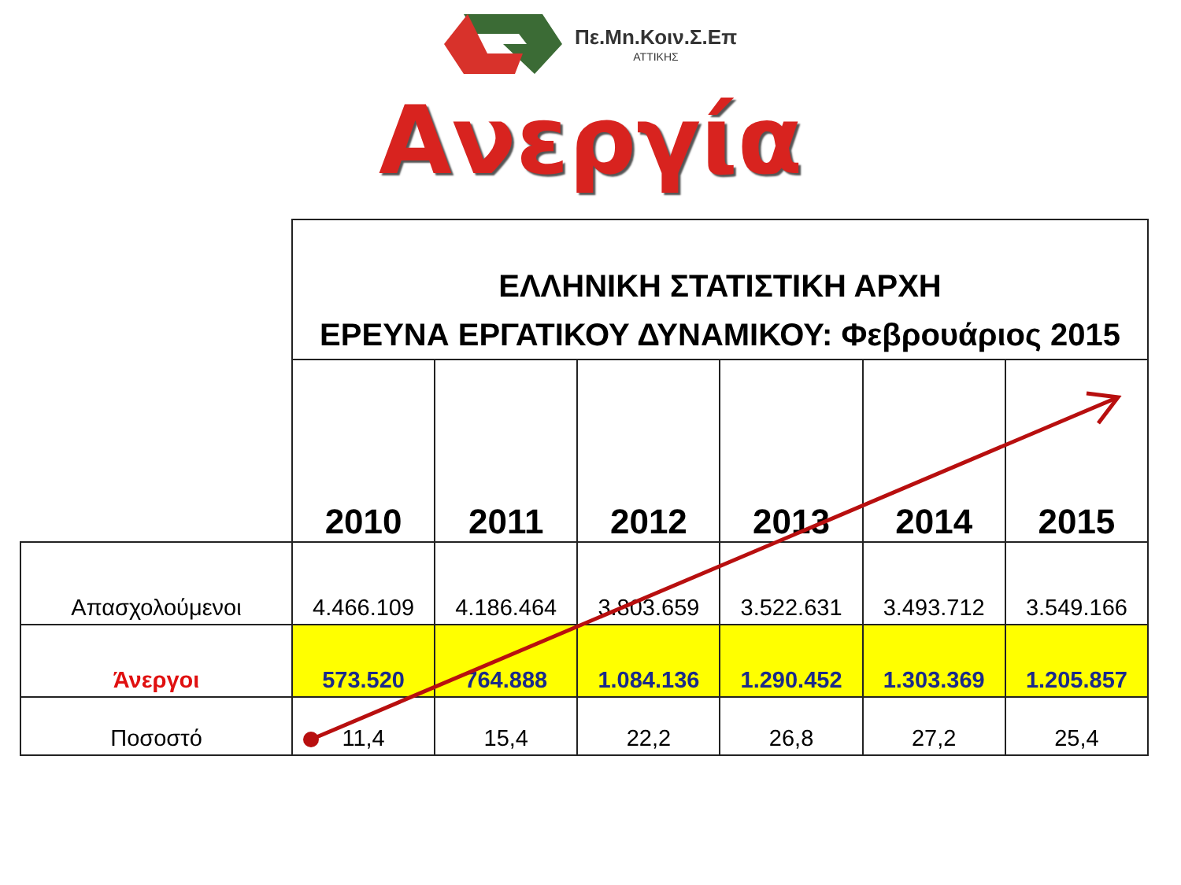Πε.Μn.Κοιν.Σ.Επ
ΑΤΤΙΚΗΣ
Ανεργία
| | ΕΛΛΗΝΙΚΗ ΣΤΑΤΙΣΤΙΚΗ ΑΡΧΗ ΕΡΕΥΝΑ ΕΡΓΑΤΙΚΟΥ ΔΥΝΑΜΙΚΟΥ: Φεβρουάριος 2015 | | | | | |
| --- | --- | --- | --- | --- | --- | --- |
| | 2010 | 2011 | 2012 | 2013 | 2014 | 2015 |
| Απασχολούμενοι | 4.466.109 | 4.186.464 | 3.803.659 | 3.522.631 | 3.493.712 | 3.549.166 |
| Άνεργοι | 573.520 | 764.888 | 1.084.136 | 1.290.452 | 1.303.369 | 1.205.857 |
| Ποσοστό | 11,4 | 15,4 | 22,2 | 26,8 | 27,2 | 25,4 |